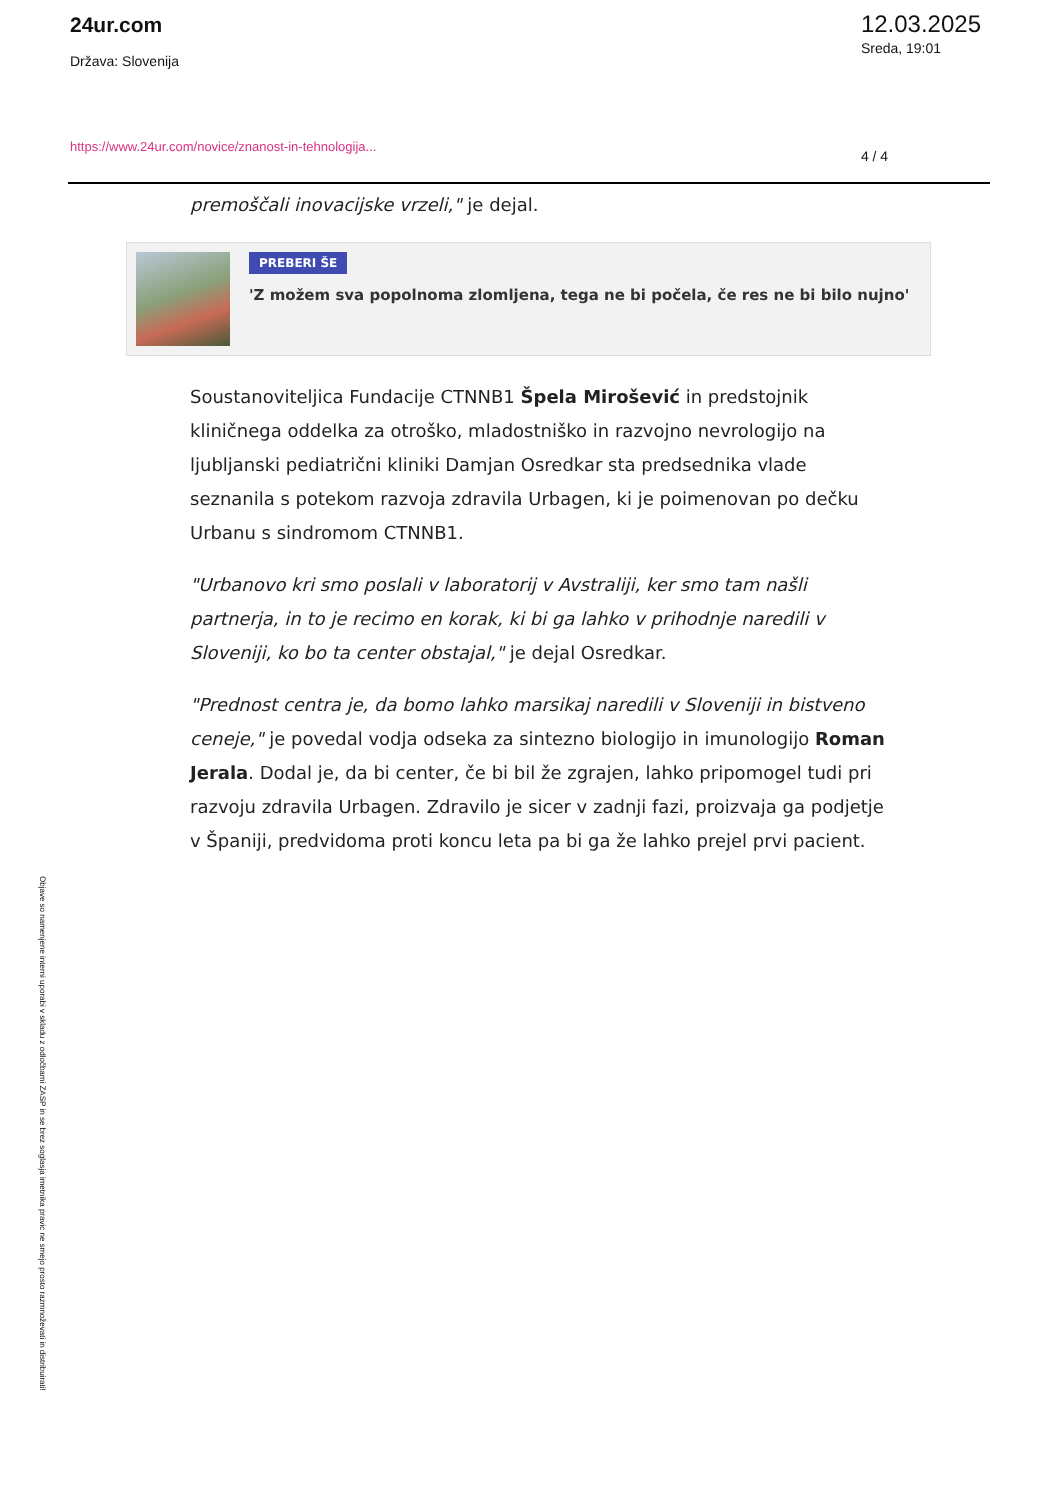24ur.com
Država: Slovenija
https://www.24ur.com/novice/znanost-in-tehnologija...
12.03.2025
Sreda, 19:01
4 / 4
premoščali inovacijske vrzeli," je dejal.
PREBERI ŠE
'Z možem sva popolnoma zlomljena, tega ne bi počela, če res ne bi bilo nujno'
Soustanoviteljica Fundacije CTNNB1 Špela Mirošević in predstojnik kliničnega oddelka za otroško, mladostniško in razvojno nevrologijo na ljubljanski pediatrični kliniki Damjan Osredkar sta predsednika vlade seznanila s potekom razvoja zdravila Urbagen, ki je poimenovan po dečku Urbanu s sindromom CTNNB1.
"Urbanovo kri smo poslali v laboratorij v Avstraliji, ker smo tam našli partnerja, in to je recimo en korak, ki bi ga lahko v prihodnje naredili v Sloveniji, ko bo ta center obstajal," je dejal Osredkar.
"Prednost centra je, da bomo lahko marsikaj naredili v Sloveniji in bistveno ceneje," je povedal vodja odseka za sintezno biologijo in imunologijo Roman Jerala. Dodal je, da bi center, če bi bil že zgrajen, lahko pripomogel tudi pri razvoju zdravila Urbagen. Zdravilo je sicer v zadnji fazi, proizvaja ga podjetje v Španiji, predvidoma proti koncu leta pa bi ga že lahko prejel prvi pacient.
Objave so namenjene interni uporabi v skladu z odločbami ZASP in se brez soglasja imetnika pravic ne smejo prosto razmnoževati in distribuirati!